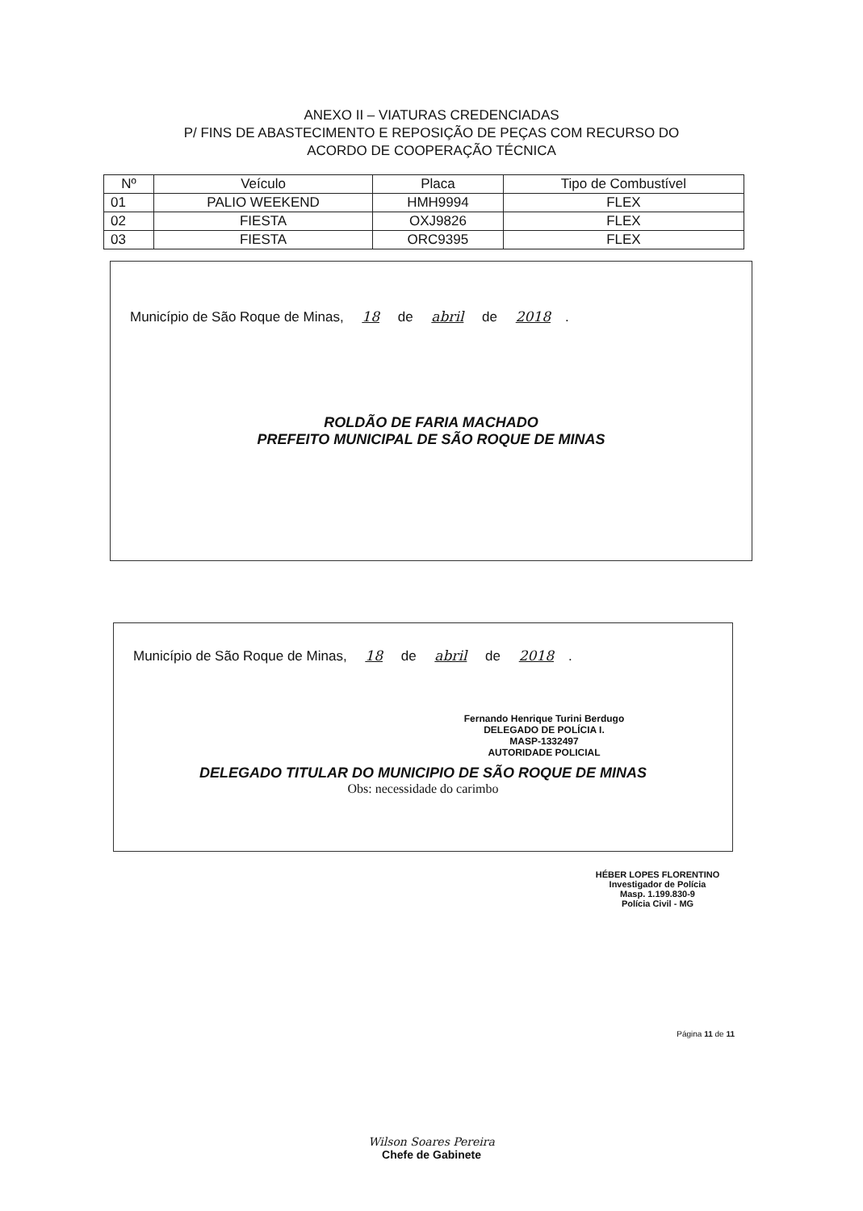ANEXO II – VIATURAS CREDENCIADAS
P/ FINS DE ABASTECIMENTO E REPOSIÇÃO DE PEÇAS COM RECURSO DO
ACORDO DE COOPERAÇÃO TÉCNICA
| Nº | Veículo | Placa | Tipo de Combustível |
| --- | --- | --- | --- |
| 01 | PALIO WEEKEND | HMH9994 | FLEX |
| 02 | FIESTA | OXJ9826 | FLEX |
| 03 | FIESTA | ORC9395 | FLEX |
Município de São Roque de Minas, 18 de abril de 2018.
ROLDÃO DE FARIA MACHADO
PREFEITO MUNICIPAL DE SÃO ROQUE DE MINAS
Município de São Roque de Minas, 18 de abril de 2018.
Fernando Henrique Turini Berdugo
DELEGADO DE POLÍCIA I.
MASP-1332497
AUTORIDADE POLICIAL
DELEGADO TITULAR DO MUNICIPIO DE SÃO ROQUE DE MINAS
Obs: necessidade do carimbo
HÉBER LOPES FLORENTINO
Investigador de Polícia
Masp. 1.199.830-9
Polícia Civil - MG
Página 11 de 11
Wilson Soares Pereira
Chefe de Gabinete